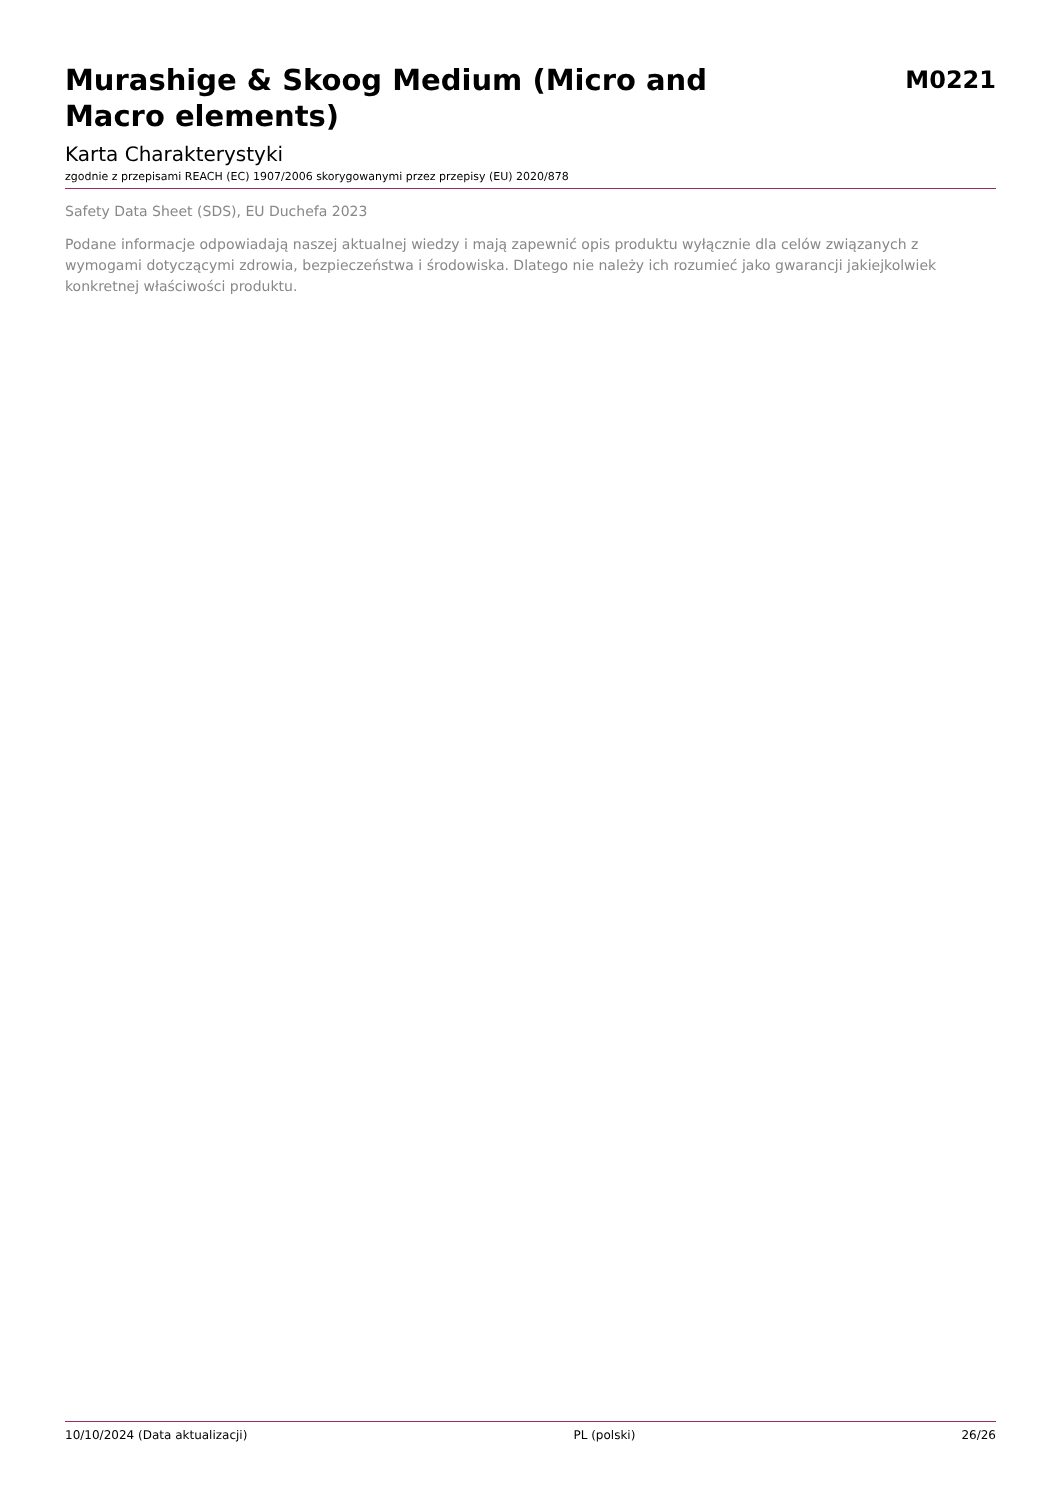Murashige & Skoog Medium (Micro and Macro elements)
M0221
Karta Charakterystyki
zgodnie z przepisami REACH (EC) 1907/2006 skorygowanymi przez przepisy (EU) 2020/878
Safety Data Sheet (SDS), EU Duchefa 2023
Podane informacje odpowiadają naszej aktualnej wiedzy i mają zapewnić opis produktu wyłącznie dla celów związanych z wymogami dotyczącymi zdrowia, bezpieczeństwa i środowiska. Dlatego nie należy ich rozumieć jako gwarancji jakiejkolwiek konkretnej właściwości produktu.
10/10/2024 (Data aktualizacji) PL (polski) 26/26